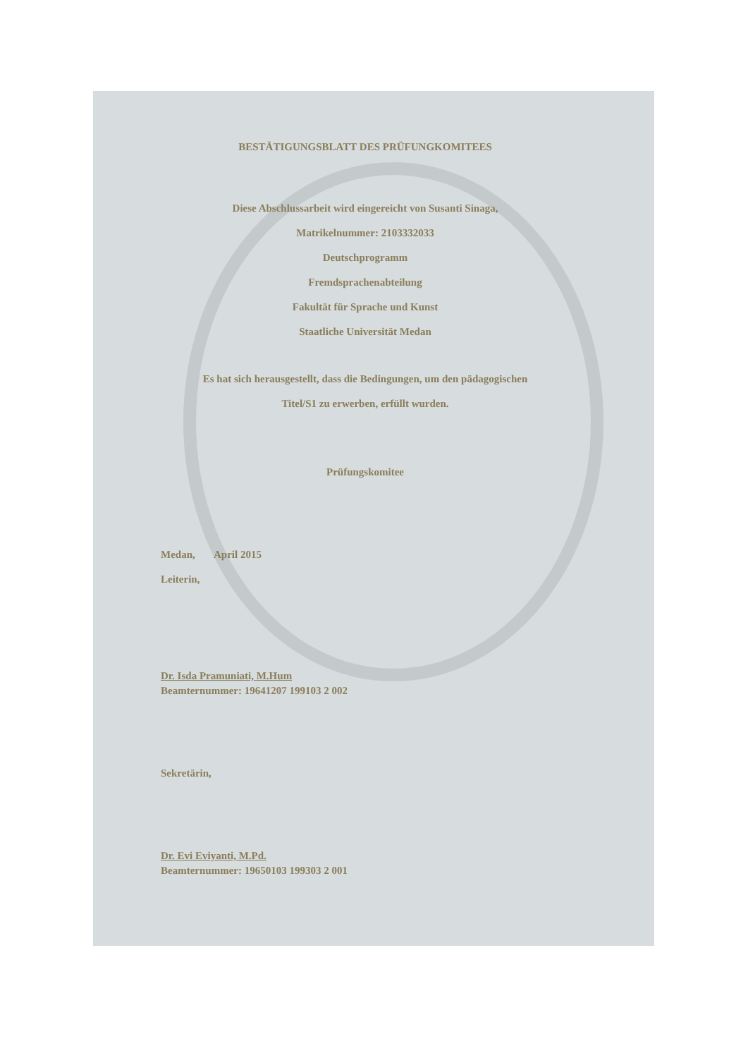BESTÄTIGUNGSBLATT DES PRÜFUNGKOMITEES
Diese Abschlussarbeit wird eingereicht von Susanti Sinaga,
Matrikelnummer: 2103332033
Deutschprogramm
Fremdsprachenabteilung
Fakultät für Sprache und Kunst
Staatliche Universität Medan
Es hat sich herausgestellt, dass die Bedingungen, um den pädagogischen
Titel/S1 zu erwerben, erfüllt wurden.
Prüfungskomitee
Medan, April 2015
Leiterin,
Dr. Isda Pramuniati, M.Hum
Beamternummer: 19641207 199103 2 002
Sekretärin,
Dr. Evi Eviyanti, M.Pd.
Beamternummer: 19650103 199303 2 001